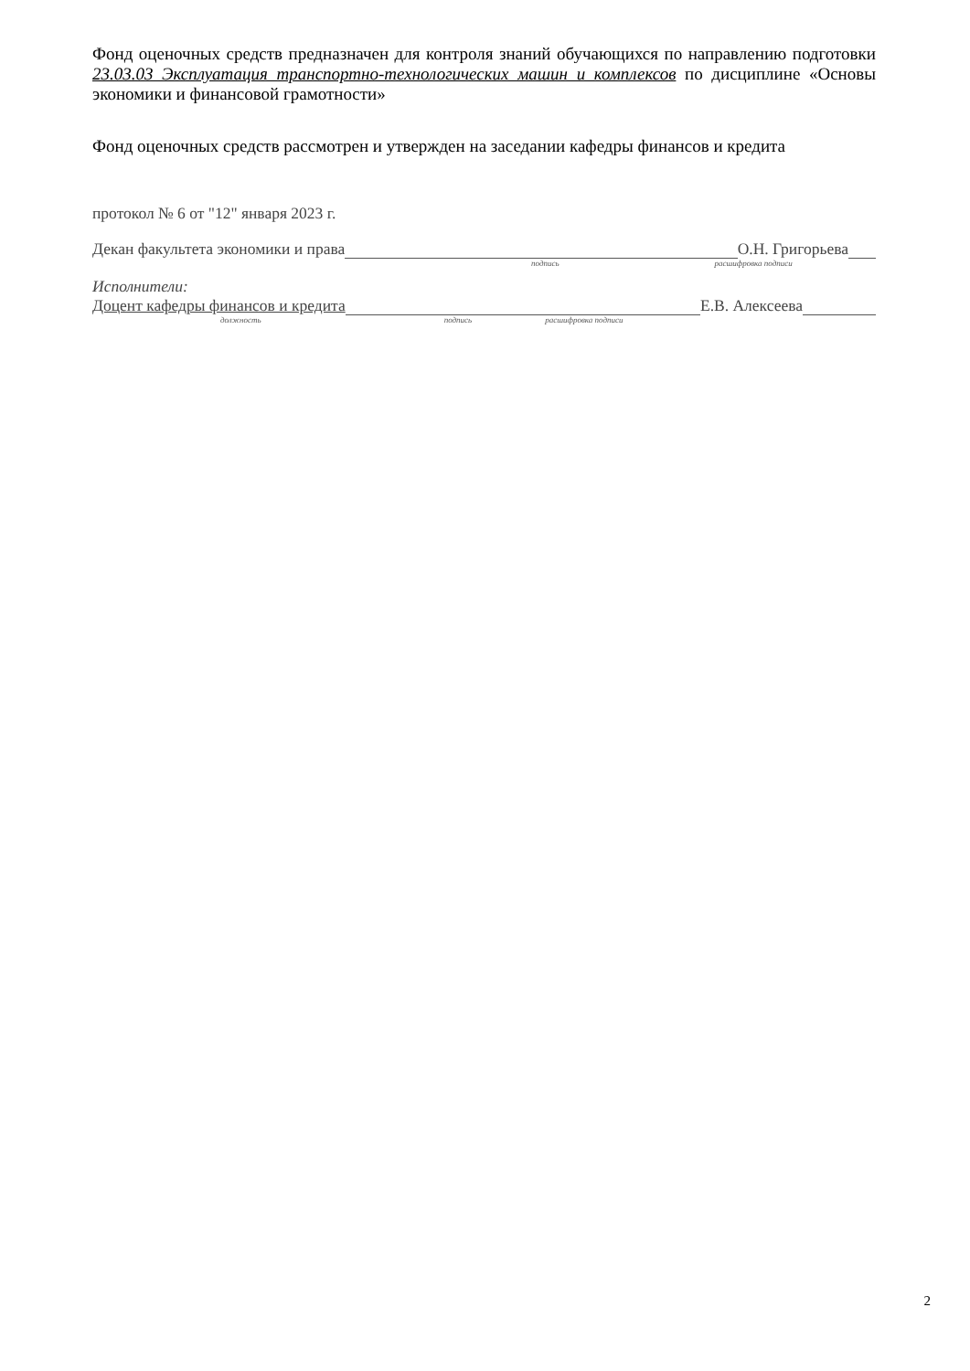Фонд оценочных средств предназначен для контроля знаний обучающихся по направлению подготовки 23.03.03 Эксплуатация транспортно-технологических машин и комплексов по дисциплине «Основы экономики и финансовой грамотности»
Фонд оценочных средств рассмотрен и утвержден на заседании кафедры финансов и кредита
протокол № 6 от "12" января 2023 г.
Декан факультета экономики и права О.Н. Григорьева
подпись расшифровка подписи
Исполнители:
Доцент кафедры финансов и кредита Е.В. Алексеева
должность подпись расшифровка подписи
2